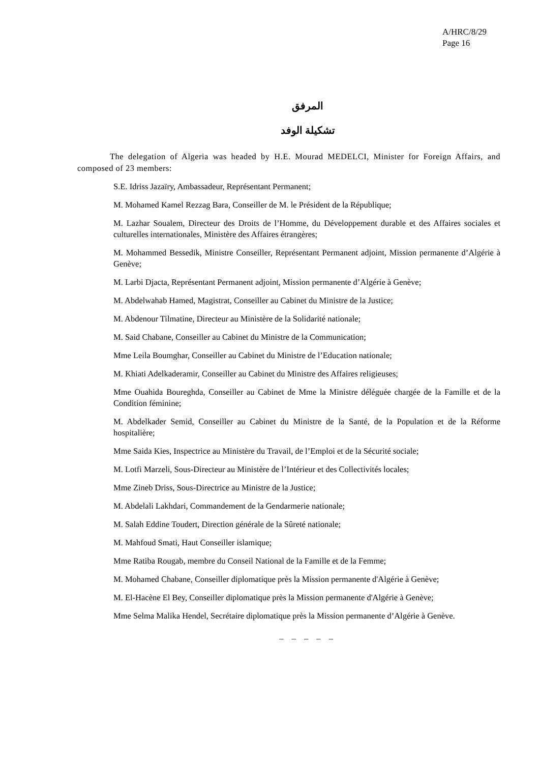A/HRC/8/29
Page 16
المرفق
تشكيلة الوفد
The delegation of Algeria was headed by H.E. Mourad MEDELCI, Minister for Foreign Affairs, and composed of 23 members:
S.E. Idriss Jazaïry, Ambassadeur, Représentant Permanent;
M. Mohamed Kamel Rezzag Bara, Conseiller de M. le Président de la République;
M. Lazhar Soualem, Directeur des Droits de l’Homme, du Développement durable et des Affaires sociales et culturelles internationales, Ministère des Affaires étrangères;
M. Mohammed Bessedik, Ministre Conseiller, Représentant Permanent adjoint, Mission permanente d’Algérie à Genève;
M. Larbi Djacta, Représentant Permanent adjoint, Mission permanente d’Algérie à Genève;
M. Abdelwahab Hamed, Magistrat, Conseiller au Cabinet du Ministre de la Justice;
M. Abdenour Tilmatine, Directeur au Ministère de la Solidarité nationale;
M. Said Chabane, Conseiller au Cabinet du Ministre de la Communication;
Mme Leila Boumghar, Conseiller au Cabinet du Ministre de l’Education nationale;
M. Khiati Adelkaderamir, Conseiller au Cabinet du Ministre des Affaires religieuses;
Mme Ouahida Boureghda, Conseiller au Cabinet de Mme la Ministre déléguée chargée de la Famille et de la Condition féminine;
M. Abdelkader Semid, Conseiller au Cabinet du Ministre de la Santé, de la Population et de la Réforme hospitalière;
Mme Saida Kies, Inspectrice au Ministère du Travail, de l’Emploi et de la Sécurité sociale;
M. Lotfi Marzeli, Sous-Directeur au Ministère de l’Intérieur et des Collectivités locales;
Mme Zineb Driss, Sous-Directrice au Ministre de la Justice;
M. Abdelali Lakhdari, Commandement de la Gendarmerie nationale;
M. Salah Eddine Toudert, Direction générale de la Sûreté nationale;
M. Mahfoud Smati, Haut Conseiller islamique;
Mme Ratiba Rougab, membre du Conseil National de la Famille et de la Femme;
M. Mohamed Chabane, Conseiller diplomatique près la Mission permanente d'Algérie à Genève;
M. El-Hacène El Bey, Conseiller diplomatique près la Mission permanente d'Algérie à Genève;
Mme Selma Malika Hendel, Secrétaire diplomatique près la Mission permanente d’Algérie à Genève.
_ _ _ _ _